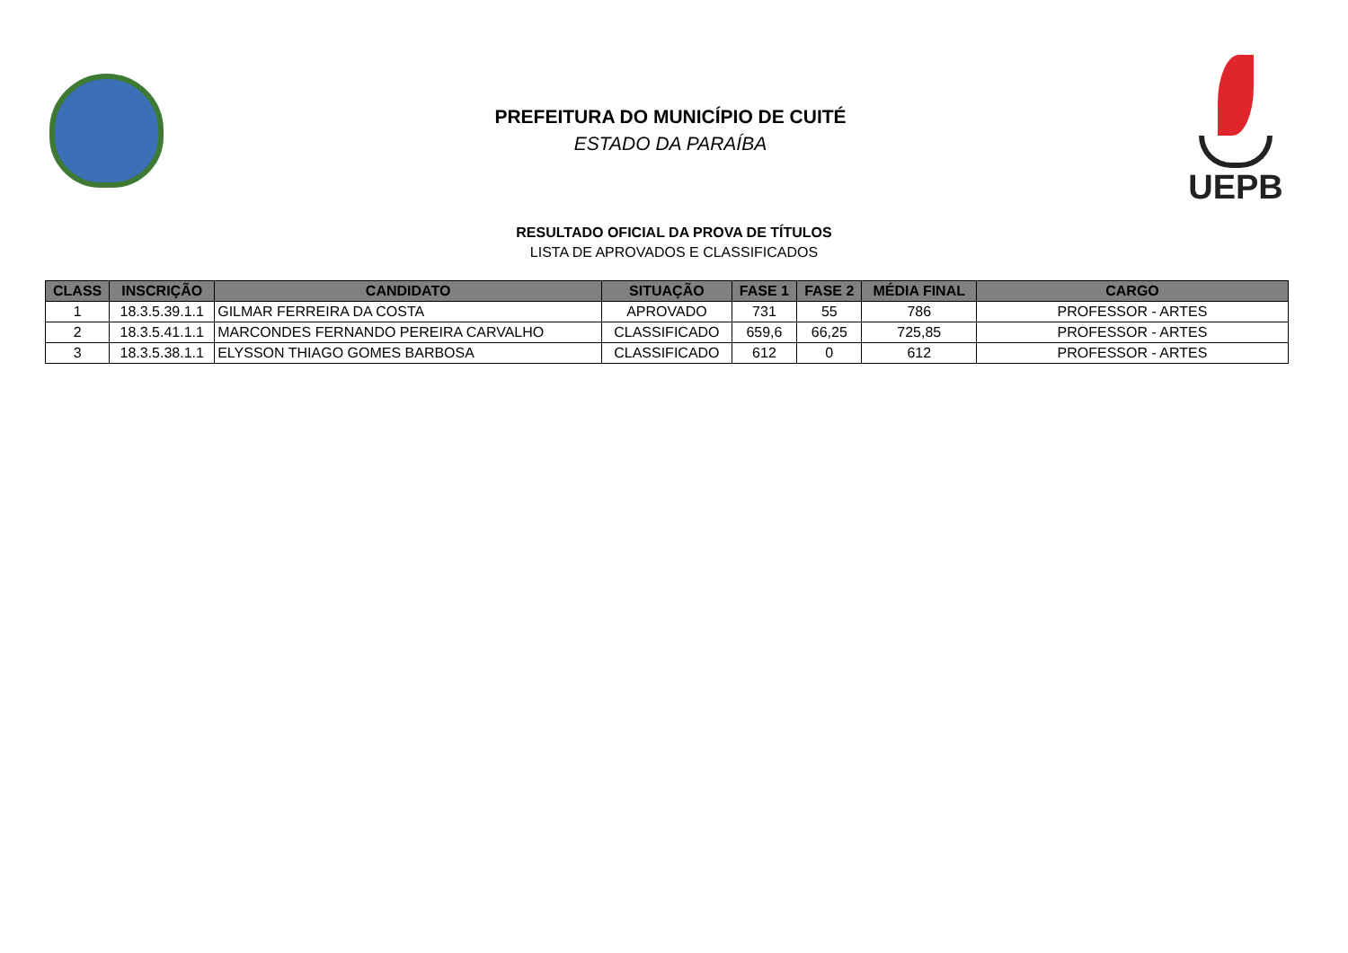PREFEITURA DO MUNICÍPIO DE CUITÉ
ESTADO DA PARAÍBA
UEPB
RESULTADO OFICIAL DA PROVA DE TÍTULOS
LISTA DE APROVADOS E CLASSIFICADOS
| CLASS | INSCRIÇÃO | CANDIDATO | SITUAÇÃO | FASE 1 | FASE 2 | MÉDIA FINAL | CARGO |
| --- | --- | --- | --- | --- | --- | --- | --- |
| 1 | 18.3.5.39.1.1 | GILMAR FERREIRA DA COSTA | APROVADO | 731 | 55 | 786 | PROFESSOR - ARTES |
| 2 | 18.3.5.41.1.1 | MARCONDES FERNANDO PEREIRA CARVALHO | CLASSIFICADO | 659,6 | 66,25 | 725,85 | PROFESSOR - ARTES |
| 3 | 18.3.5.38.1.1 | ELYSSON THIAGO GOMES BARBOSA | CLASSIFICADO | 612 | 0 | 612 | PROFESSOR - ARTES |